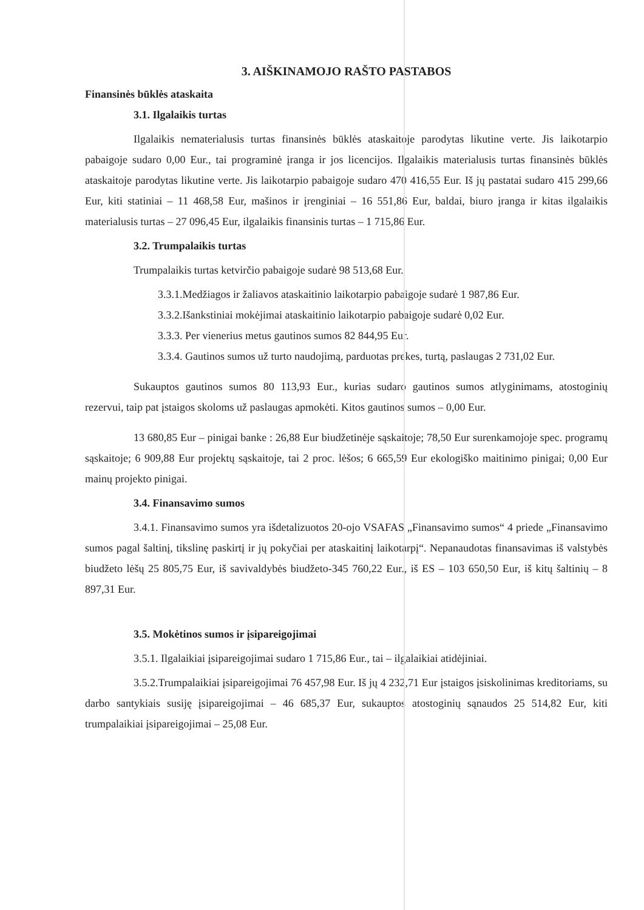3. AIŠKINAMOJO RAŠTO PASTABOS
Finansinės būklės ataskaita
3.1. Ilgalaikis turtas
Ilgalaikis nematerialusis turtas finansinės būklės ataskaitoje parodytas likutine verte. Jis laikotarpio pabaigoje sudaro 0,00 Eur., tai programinė įranga ir jos licencijos. Ilgalaikis materialusis turtas finansinės būklės ataskaitoje parodytas likutine verte. Jis laikotarpio pabaigoje sudaro 470 416,55 Eur. Iš jų pastatai sudaro 415 299,66 Eur, kiti statiniai – 11 468,58 Eur, mašinos ir įrenginiai – 16 551,86 Eur, baldai, biuro įranga ir kitas ilgalaikis materialusis turtas – 27 096,45 Eur, ilgalaikis finansinis turtas – 1 715,86 Eur.
3.2. Trumpalaikis turtas
Trumpalaikis turtas ketvirčio pabaigoje sudarė 98 513,68 Eur.
3.3.1.Medžiagos ir žaliavos ataskaitinio laikotarpio pabaigoje sudarė 1 987,86 Eur.
3.3.2.Išankstiniai mokėjimai ataskaitinio laikotarpio pabaigoje sudarė 0,02 Eur.
3.3.3. Per vienerius metus gautinos sumos 82 844,95 Eur.
3.3.4. Gautinos sumos už turto naudojimą, parduotas prekes, turtą, paslaugas 2 731,02 Eur.
Sukauptos gautinos sumos 80 113,93 Eur., kurias sudaro gautinos sumos atlyginimams, atostoginių rezervui, taip pat įstaigos skoloms už paslaugas apmokėti. Kitos gautinos sumos – 0,00 Eur.
13 680,85 Eur – pinigai banke : 26,88 Eur biudžetinėje sąskaitoje; 78,50 Eur surenkamojoje spec. programų sąskaitoje; 6 909,88 Eur projektų sąskaitoje, tai 2 proc. lėšos; 6 665,59 Eur ekologiško maitinimo pinigai; 0,00 Eur mainų projekto pinigai.
3.4. Finansavimo sumos
3.4.1. Finansavimo sumos yra išdetalizuotos 20-ojo VSAFAS „Finansavimo sumos“ 4 priede „Finansavimo sumos pagal šaltinį, tikslinę paskirtį ir jų pokyčiai per ataskaitinį laikotarpį“. Nepanaudotas finansavimas iš valstybės biudžeto lėšų 25 805,75 Eur, iš savivaldybės biudžeto-345 760,22 Eur., iš ES – 103 650,50 Eur, iš kitų šaltinių – 8 897,31 Eur.
3.5. Mokėtinos sumos ir įsipareigojimai
3.5.1. Ilgalaikiai įsipareigojimai sudaro 1 715,86 Eur., tai – ilgalaikiai atidėjiniai.
3.5.2.Trumpalaikiai įsipareigojimai 76 457,98 Eur. Iš jų 4 232,71 Eur įstaigos įsiskolinimas kreditoriams, su darbo santykiais susiję įsipareigojimai – 46 685,37 Eur, sukauptos atostoginių sąnaudos 25 514,82 Eur, kiti trumpalaikiai įsipareigojimai – 25,08 Eur.